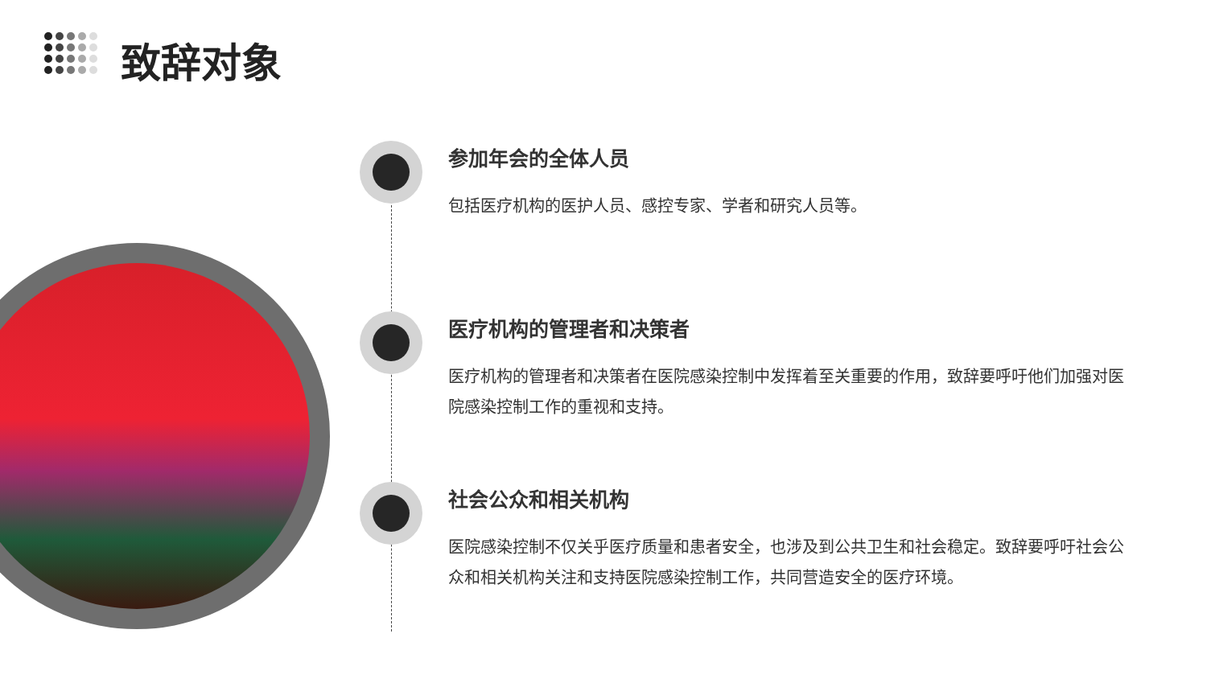致辞对象
参加年会的全体人员
包括医疗机构的医护人员、感控专家、学者和研究人员等。
医疗机构的管理者和决策者
医疗机构的管理者和决策者在医院感染控制中发挥着至关重要的作用，致辞要呼吁他们加强对医院感染控制工作的重视和支持。
社会公众和相关机构
医院感染控制不仅关乎医疗质量和患者安全，也涉及到公共卫生和社会稳定。致辞要呼吁社会公众和相关机构关注和支持医院感染控制工作，共同营造安全的医疗环境。